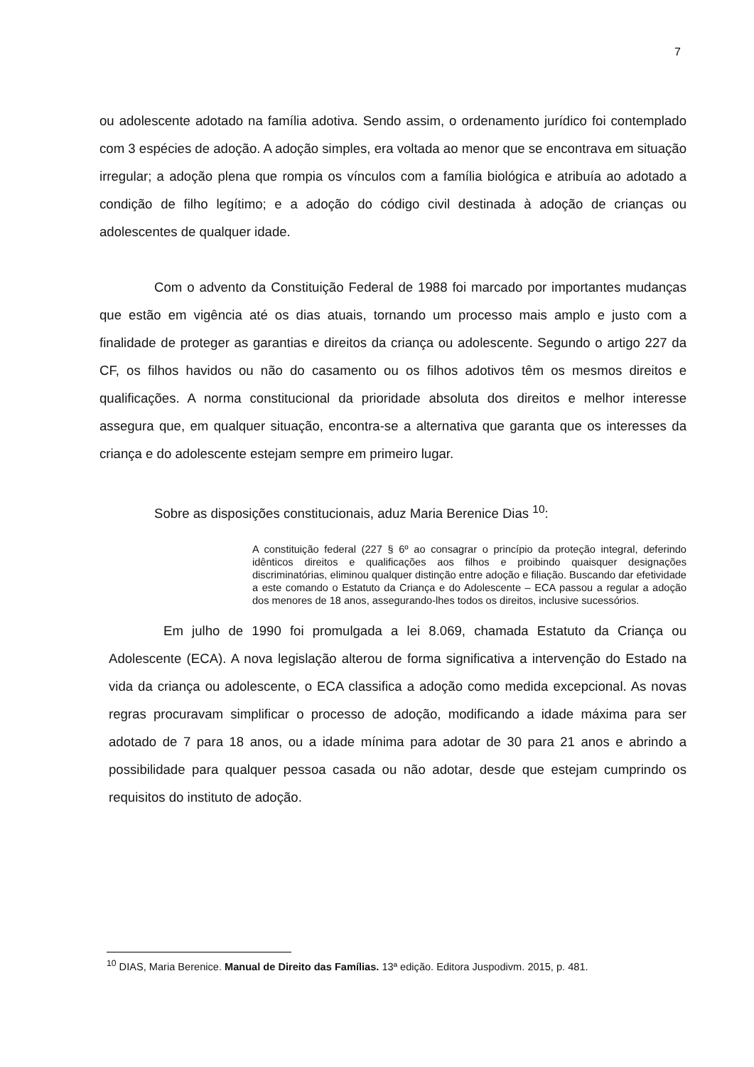7
ou adolescente adotado na família adotiva. Sendo assim, o ordenamento jurídico foi contemplado com 3 espécies de adoção. A adoção simples, era voltada ao menor que se encontrava em situação irregular; a adoção plena que rompia os vínculos com a família biológica e atribuía ao adotado a condição de filho legítimo; e a adoção do código civil destinada à adoção de crianças ou adolescentes de qualquer idade.
Com o advento da Constituição Federal de 1988 foi marcado por importantes mudanças que estão em vigência até os dias atuais, tornando um processo mais amplo e justo com a finalidade de proteger as garantias e direitos da criança ou adolescente. Segundo o artigo 227 da CF, os filhos havidos ou não do casamento ou os filhos adotivos têm os mesmos direitos e qualificações. A norma constitucional da prioridade absoluta dos direitos e melhor interesse assegura que, em qualquer situação, encontra-se a alternativa que garanta que os interesses da criança e do adolescente estejam sempre em primeiro lugar.
Sobre as disposições constitucionais, aduz Maria Berenice Dias <sup>10</sup>:
A constituição federal (227 § 6º ao consagrar o princípio da proteção integral, deferindo idênticos direitos e qualificações aos filhos e proibindo quaisquer designações discriminatórias, eliminou qualquer distinção entre adoção e filiação. Buscando dar efetividade a este comando o Estatuto da Criança e do Adolescente – ECA passou a regular a adoção dos menores de 18 anos, assegurando-lhes todos os direitos, inclusive sucessórios.
Em julho de 1990 foi promulgada a lei 8.069, chamada Estatuto da Criança ou Adolescente (ECA). A nova legislação alterou de forma significativa a intervenção do Estado na vida da criança ou adolescente, o ECA classifica a adoção como medida excepcional. As novas regras procuravam simplificar o processo de adoção, modificando a idade máxima para ser adotado de 7 para 18 anos, ou a idade mínima para adotar de 30 para 21 anos e abrindo a possibilidade para qualquer pessoa casada ou não adotar, desde que estejam cumprindo os requisitos do instituto de adoção.
<sup>10</sup> DIAS, Maria Berenice. Manual de Direito das Famílias. 13ª edição. Editora Juspodivm. 2015, p. 481.